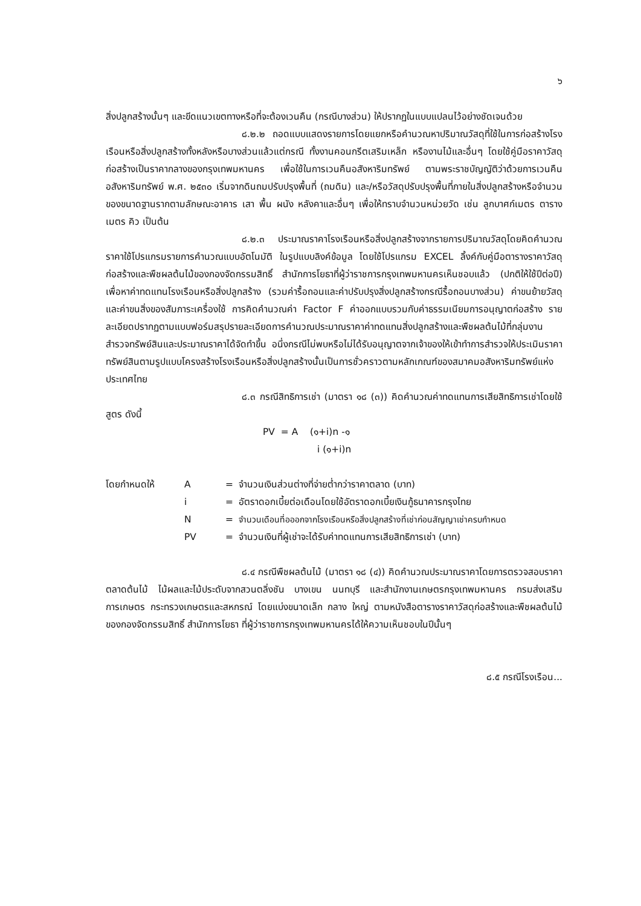๖
สิ่งปลูกสร้างนั้นๆ และขีดแนวเขตทางหรือที่จะต้องเวนคืน (กรณีบางส่วน) ให้ปรากฏในแบบแปลนไว้อย่างชัดเจนด้วย
๘.๒.๒ ถอดแบบแสดงรายการโดยแยกหรือคำนวณหาปริมาณวัสดุที่ใช้ในการก่อสร้างโรงเรือนหรือสิ่งปลูกสร้างทั้งหลังหรือบางส่วนแล้วแต่กรณี ทั้งงานคอนกรีตเสริมเหล็ก หรืองานไม้และอื่นๆ โดยใช้คู่มือราคาวัสดุก่อสร้างเป็นราคากลางของกรุงเทพมหานคร เพื่อใช้ในการเวนคืนอสังหาริมทรัพย์ ตามพระราชบัญญัติว่าด้วยการเวนคืนอสังหาริมทรัพย์ พ.ศ. ๒๕๓๐ เริ่มจากดินถมปรับปรุงพื้นที่ (ถมดิน) และ/หรือวัสดุปรับปรุงพื้นที่ภายในสิ่งปลูกสร้างหรือจำนวนของขนาดฐานรากตามลักษณะอาคาร เสา พื้น ผนัง หลังคาและอื่นๆ เพื่อให้ทราบจำนวนหน่วยวัด เช่น ลูกบาศก์เมตร ตารางเมตร คิว เป็นต้น
๘.๒.๓ ประมาณราคาโรงเรือนหรือสิ่งปลูกสร้างจากรายการปริมาณวัสดุโดยคิดคำนวณราคาใช้โปรแกรมรายการคำนวณแบบอัตโนมัติ ในรูปแบบลิงค์ข้อมูล โดยใช้โปรแกรม EXCEL ลิ้งค์กับคู่มือตารางราคาวัสดุก่อสร้างและพืชผลต้นไม้ของกองจัดกรรมสิทธิ์ สำนักการโยธาที่ผู้ว่าราชการกรุงเทพมหานครเห็นชอบแล้ว (ปกติให้ใช้ปีต่อปี) เพื่อหาค่าทดแทนโรงเรือนหรือสิ่งปลูกสร้าง (รวมค่ารื้อถอนและค่าปรับปรุงสิ่งปลูกสร้างกรณีรื้อถอนบางส่วน) ค่าขนย้ายวัสดุและค่าขนสิ่งของสัมภาระเครื่องใช้ การคิดคำนวณค่า Factor F ค่าออกแบบรวมกับค่าธรรมเนียมการอนุญาตก่อสร้าง รายละเอียดปรากฏตามแบบฟอร์มสรุปรายละเอียดการคำนวณประมาณราคาค่าทดแทนสิ่งปลูกสร้างและพืชผลต้นไม้ที่กลุ่มงานสำรวจทรัพย์สินและประมาณราคาได้จัดทำขึ้น อนึ่งกรณีไม่พบหรือไม่ได้รับอนุญาตจากเจ้าของให้เข้าทำการสำรวจให้ประเมินราคาทรัพย์สินตามรูปแบบโครงสร้างโรงเรือนหรือสิ่งปลูกสร้างนั้นเป็นการชั่วคราวตามหลักเกณฑ์ของสมาคมอสังหาริมทรัพย์แห่งประเทศไทย
๘.๓ กรณีสิทธิการเช่า (มาตรา ๑๘ (๓)) คิดคำนวณค่าทดแทนการเสียสิทธิการเช่าโดยใช้สูตร ดังนี้
PV = A (๑+i)n -๑
i (๑+i)n
| โดยกำหนดให้ | A | = | จำนวนเงินส่วนต่างที่จ่ายต่ำกว่าราคาตลาด (บาท) |
| | i | = | อัตราดอกเบี้ยต่อเดือนโดยใช้อัตราดอกเบี้ยเงินกู้ธนาคารกรุงไทย |
| | N | = | จำนวนเดือนที่อออกจากโรงเรือนหรือสิ่งปลูกสร้างที่เช่าก่อนสัญญาเช่าครบกำหนด |
| | PV | = | จำนวนเงินที่ผู้เช่าจะได้รับค่าทดแทนการเสียสิทธิการเช่า (บาท) |
๘.๔ กรณีพืชผลต้นไม้ (มาตรา ๑๘ (๔)) คิดคำนวณประมาณราคาโดยการตรวจสอบราคาตลาดต้นไม้ ไม้ผลและไม้ประดับจากสวนตลิ่งชัน บางเขน นนทบุรี และสำนักงานเกษตรกรุงเทพมหานคร กรมส่งเสริมการเกษตร กระทรวงเกษตรและสหกรณ์ โดยแบ่งขนาดเล็ก กลาง ใหญ่ ตามหนังสือตารางราคาวัสดุก่อสร้างและพืชผลต้นไม้ ของกองจัดกรรมสิทธิ์ สำนักการโยธา ที่ผู้ว่าราชการกรุงเทพมหานครได้ให้ความเห็นชอบในปีนั้นๆ
๘.๕ กรณีโรงเรือน...